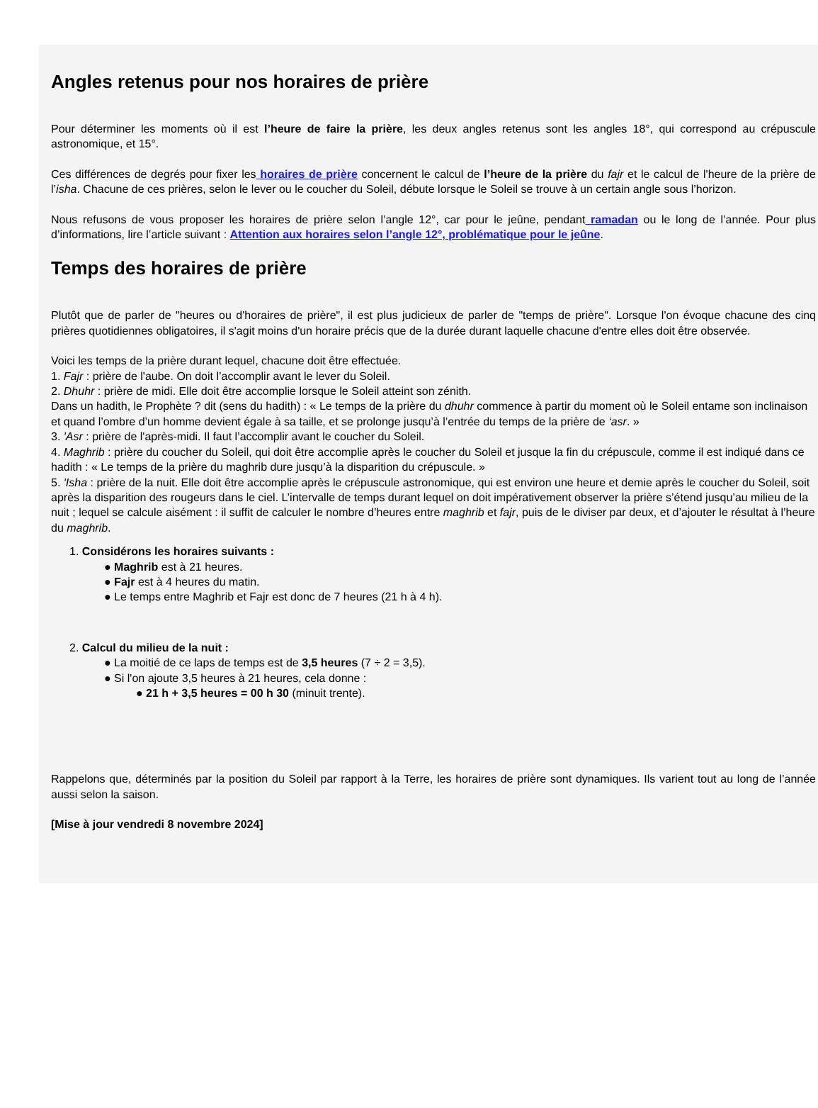Angles retenus pour nos horaires de prière
Pour déterminer les moments où il est l’heure de faire la prière, les deux angles retenus sont les angles 18°, qui correspond au crépuscule astronomique, et 15°.
Ces différences de degrés pour fixer les horaires de prière concernent le calcul de l’heure de la prière du fajr et le calcul de l'heure de la prière de l’isha. Chacune de ces prières, selon le lever ou le coucher du Soleil, débute lorsque le Soleil se trouve à un certain angle sous l’horizon.
Nous refusons de vous proposer les horaires de prière selon l’angle 12°, car pour le jeûne, pendant ramadan ou le long de l’année. Pour plus d’informations, lire l’article suivant : Attention aux horaires selon l’angle 12°, problématique pour le jeûne.
Temps des horaires de prière
Plutôt que de parler de "heures ou d'horaires de prière", il est plus judicieux de parler de "temps de prière". Lorsque l'on évoque chacune des cinq prières quotidiennes obligatoires, il s'agit moins d'un horaire précis que de la durée durant laquelle chacune d'entre elles doit être observée.
Voici les temps de la prière durant lequel, chacune doit être effectuée.
1. Fajr : prière de l'aube. On doit l’accomplir avant le lever du Soleil.
2. Dhuhr : prière de midi. Elle doit être accomplie lorsque le Soleil atteint son zénith.
Dans un hadith, le Prophète ? dit (sens du hadith) : « Le temps de la prière du dhuhr commence à partir du moment où le Soleil entame son inclinaison et quand l’ombre d’un homme devient égale à sa taille, et se prolonge jusqu’à l’entrée du temps de la prière de ‘asr. »
3. 'Asr : prière de l'après-midi. Il faut l’accomplir avant le coucher du Soleil.
4. Maghrib : prière du coucher du Soleil, qui doit être accomplie après le coucher du Soleil et jusque la fin du crépuscule, comme il est indiqué dans ce hadith : « Le temps de la prière du maghrib dure jusqu’à la disparition du crépuscule. »
5. 'Isha : prière de la nuit. Elle doit être accomplie après le crépuscule astronomique, qui est environ une heure et demie après le coucher du Soleil, soit après la disparition des rougeurs dans le ciel. L’intervalle de temps durant lequel on doit impérativement observer la prière s’étend jusqu’au milieu de la nuit ; lequel se calcule aisément : il suffit de calculer le nombre d’heures entre maghrib et fajr, puis de le diviser par deux, et d’ajouter le résultat à l’heure du maghrib.
1. Considérons les horaires suivants :
● Maghrib est à 21 heures.
● Fajr est à 4 heures du matin.
● Le temps entre Maghrib et Fajr est donc de 7 heures (21 h à 4 h).
2. Calcul du milieu de la nuit :
● La moitié de ce laps de temps est de 3,5 heures (7 ÷ 2 = 3,5).
● Si l'on ajoute 3,5 heures à 21 heures, cela donne :
● 21 h + 3,5 heures = 00 h 30 (minuit trente).
Rappelons que, déterminés par la position du Soleil par rapport à la Terre, les horaires de prière sont dynamiques. Ils varient tout au long de l’année aussi selon la saison.
[Mise à jour vendredi 8 novembre 2024]